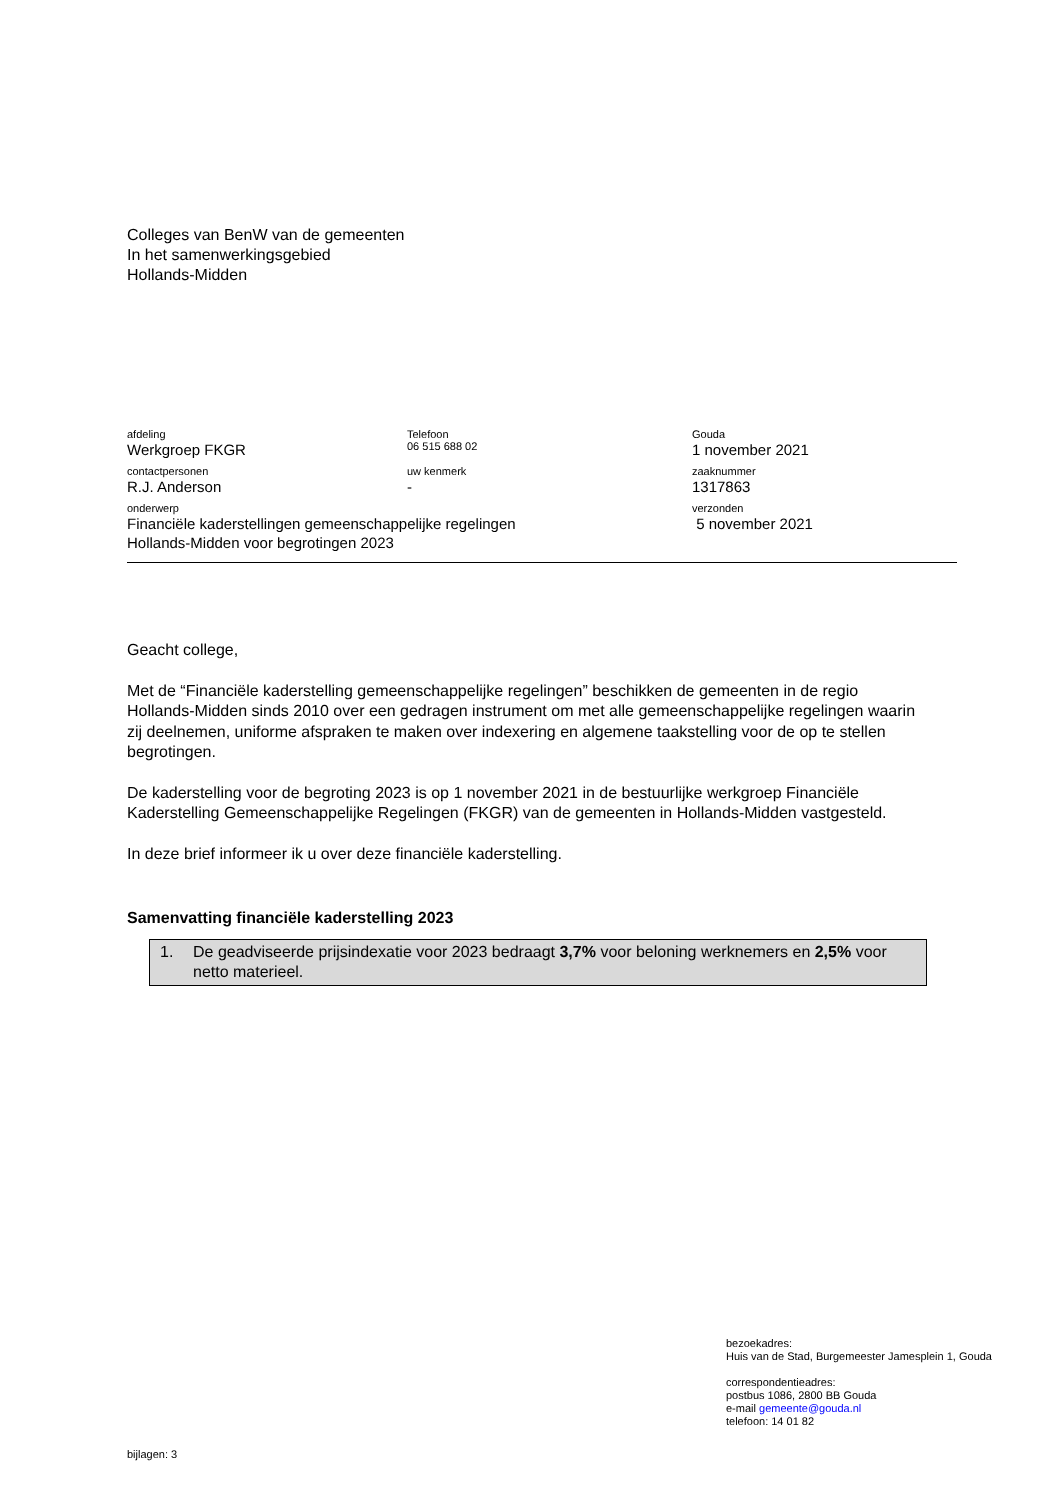Colleges van BenW van de gemeenten
In het samenwerkingsgebied
Hollands-Midden
afdeling
Werkgroep FKGR
Telefoon
06 515 688 02
Gouda
1 november 2021
contactpersonen
R.J. Anderson
uw kenmerk
-
zaaknummer
1317863
onderwerp
Financiële kaderstellingen gemeenschappelijke regelingen
Hollands-Midden voor begrotingen 2023
verzonden
5 november 2021
Geacht college,
Met de “Financiële kaderstelling gemeenschappelijke regelingen” beschikken de gemeenten in de regio Hollands-Midden sinds 2010 over een gedragen instrument om met alle gemeenschappelijke regelingen waarin zij deelnemen, uniforme afspraken te maken over indexering en algemene taakstelling voor de op te stellen begrotingen.
De kaderstelling voor de begroting 2023 is op 1 november 2021 in de bestuurlijke werkgroep Financiële Kaderstelling Gemeenschappelijke Regelingen (FKGR) van de gemeenten in Hollands-Midden vastgesteld.
In deze brief informeer ik u over deze financiële kaderstelling.
Samenvatting financiële kaderstelling 2023
1. De geadviseerde prijsindexatie voor 2023 bedraagt 3,7% voor beloning werknemers en 2,5% voor netto materieel.
bezoekadres:
Huis van de Stad, Burgemeester Jamesplein 1, Gouda
correspondentieadres:
postbus 1086, 2800 BB Gouda
e-mail gemeente@gouda.nl
telefoon: 14 01 82
bijlagen: 3